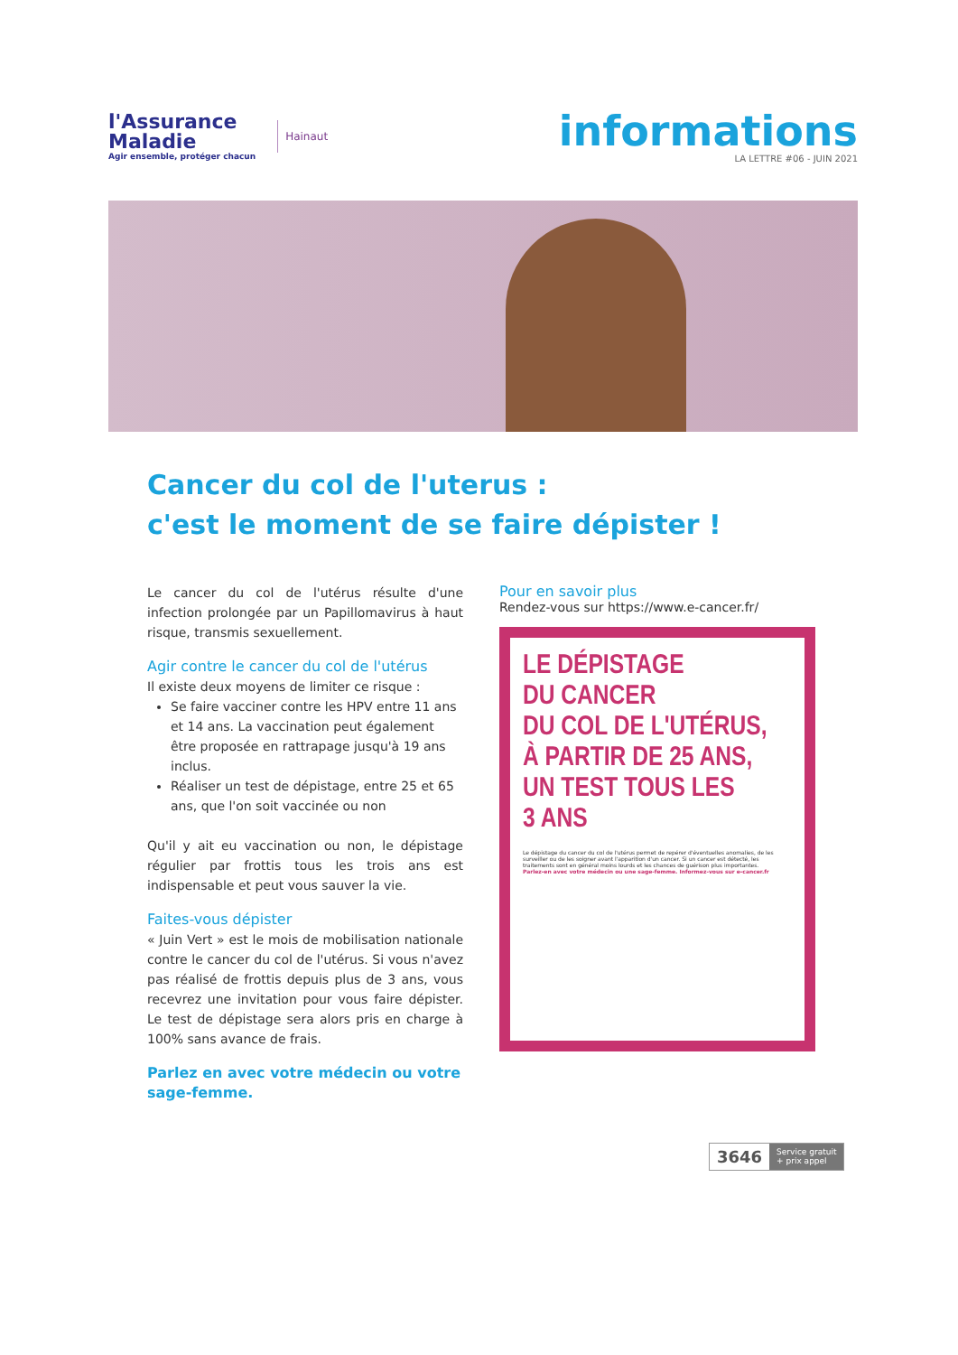l'Assurance
Maladie
Agir ensemble, protéger chacun
Hainaut
informations
LA LETTRE #06 - JUIN 2021
Cancer du col de l'uterus :
c'est le moment de se faire dépister !
Le cancer du col de l'utérus résulte d'une infection prolongée par un Papillomavirus à haut risque, transmis sexuellement.
Agir contre le cancer du col de l'utérus
Il existe deux moyens de limiter ce risque :
Se faire vacciner contre les HPV entre 11 ans et 14 ans. La vaccination peut également être proposée en rattrapage jusqu'à 19 ans inclus.
Réaliser un test de dépistage, entre 25 et 65 ans, que l'on soit vaccinée ou non
Qu'il y ait eu vaccination ou non, le dépistage régulier par frottis tous les trois ans est indispensable et peut vous sauver la vie.
Faites-vous dépister
« Juin Vert » est le mois de mobilisation nationale contre le cancer du col de l'utérus. Si vous n'avez pas réalisé de frottis depuis plus de 3 ans, vous recevrez une invitation pour vous faire dépister. Le test de dépistage sera alors pris en charge à 100% sans avance de frais.
Parlez en avec votre médecin ou votre sage-femme.
Pour en savoir plus
Rendez-vous sur https://www.e-cancer.fr/
LE DÉPISTAGE
DU CANCER
DU COL DE L'UTÉRUS,
À PARTIR DE 25 ANS,
UN TEST TOUS LES
3 ANS
Le dépistage du cancer du col de l'utérus permet de repérer d'éventuelles anomalies, de les surveiller ou de les soigner avant l'apparition d'un cancer. Si un cancer est détecté, les traitements sont en général moins lourds et les chances de guérison plus importantes.
Parlez-en avec votre médecin ou une sage-femme. Informez-vous sur e-cancer.fr
3646
Service gratuit
+ prix appel